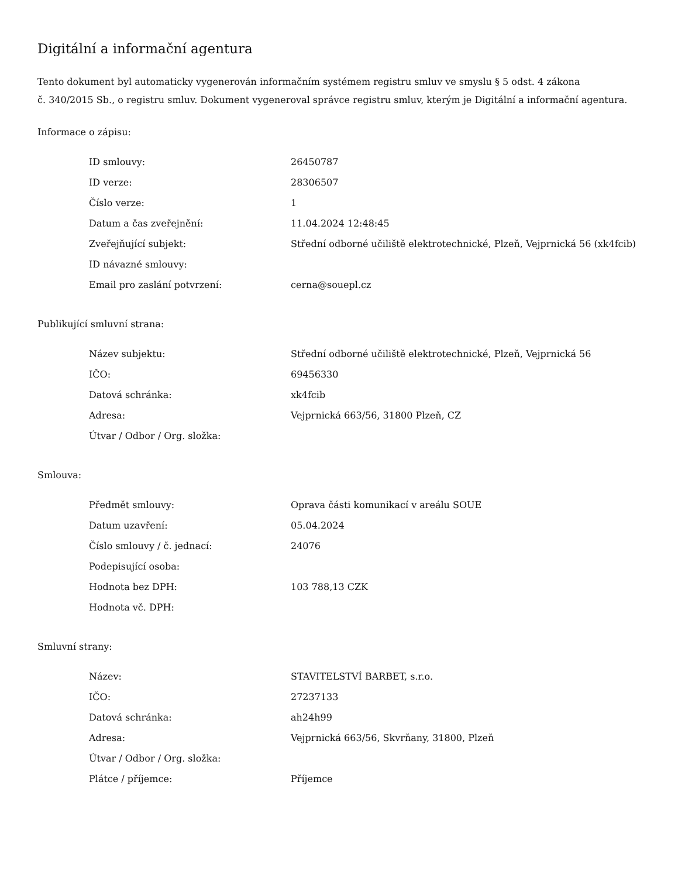Digitální a informační agentura
Tento dokument byl automaticky vygenerován informačním systémem registru smluv ve smyslu § 5 odst. 4 zákona
č. 340/2015 Sb., o registru smluv. Dokument vygeneroval správce registru smluv, kterým je Digitální a informační agentura.
Informace o zápisu:
| ID smlouvy: | 26450787 |
| ID verze: | 28306507 |
| Číslo verze: | 1 |
| Datum a čas zveřejnění: | 11.04.2024 12:48:45 |
| Zveřejňující subjekt: | Střední odborné učiliště elektrotechnické, Plzeň, Vejprnická 56 (xk4fcib) |
| ID návazné smlouvy: | |
| Email pro zaslání potvrzení: | cerna@souepl.cz |
Publikující smluvní strana:
| Název subjektu: | Střední odborné učiliště elektrotechnické, Plzeň, Vejprnická 56 |
| IČO: | 69456330 |
| Datová schránka: | xk4fcib |
| Adresa: | Vejprnická 663/56, 31800 Plzeň, CZ |
| Útvar / Odbor / Org. složka: | |
Smlouva:
| Předmět smlouvy: | Oprava části komunikací v areálu SOUE |
| Datum uzavření: | 05.04.2024 |
| Číslo smlouvy / č. jednací: | 24076 |
| Podepisující osoba: | |
| Hodnota bez DPH: | 103 788,13 CZK |
| Hodnota vč. DPH: | |
Smluvní strany:
| Název: | STAVITELSTVÍ BARBET, s.r.o. |
| IČO: | 27237133 |
| Datová schránka: | ah24h99 |
| Adresa: | Vejprnická 663/56, Skvrňany, 31800, Plzeň |
| Útvar / Odbor / Org. složka: | |
| Plátce / příjemce: | Příjemce |